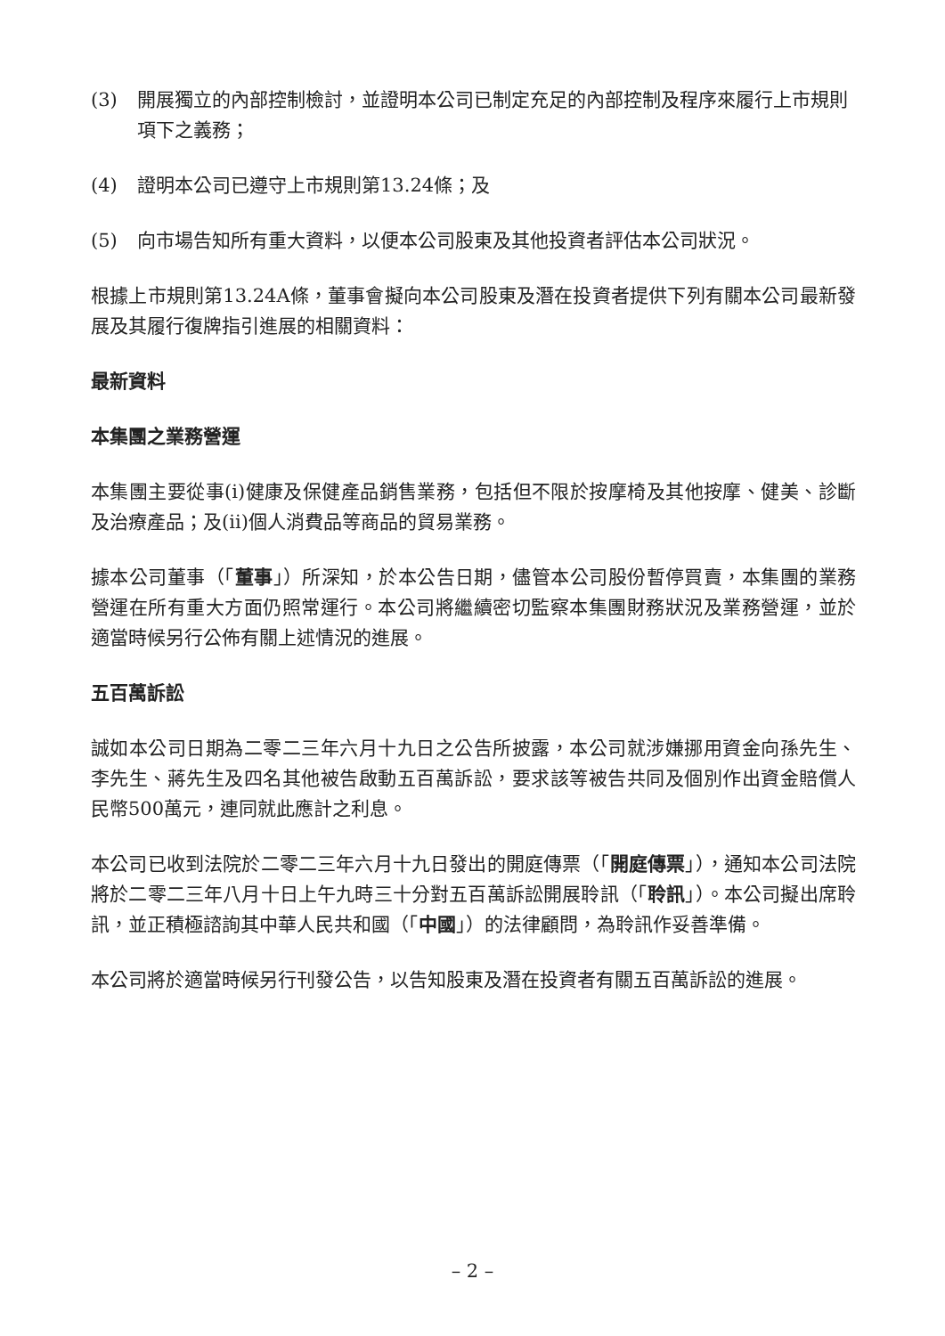(3) 開展獨立的內部控制檢討，並證明本公司已制定充足的內部控制及程序來履行上市規則項下之義務；
(4) 證明本公司已遵守上市規則第13.24條；及
(5) 向市場告知所有重大資料，以便本公司股東及其他投資者評估本公司狀況。
根據上市規則第13.24A條，董事會擬向本公司股東及潛在投資者提供下列有關本公司最新發展及其履行復牌指引進展的相關資料：
最新資料
本集團之業務營運
本集團主要從事(i)健康及保健產品銷售業務，包括但不限於按摩椅及其他按摩、健美、診斷及治療產品；及(ii)個人消費品等商品的貿易業務。
據本公司董事（「董事」）所深知，於本公告日期，儘管本公司股份暫停買賣，本集團的業務營運在所有重大方面仍照常運行。本公司將繼續密切監察本集團財務狀況及業務營運，並於適當時候另行公佈有關上述情況的進展。
五百萬訴訟
誠如本公司日期為二零二三年六月十九日之公告所披露，本公司就涉嫌挪用資金向孫先生、李先生、蔣先生及四名其他被告啟動五百萬訴訟，要求該等被告共同及個別作出資金賠償人民幣500萬元，連同就此應計之利息。
本公司已收到法院於二零二三年六月十九日發出的開庭傳票（「開庭傳票」），通知本公司法院將於二零二三年八月十日上午九時三十分對五百萬訴訟開展聆訊（「聆訊」）。本公司擬出席聆訊，並正積極諮詢其中華人民共和國（「中國」）的法律顧問，為聆訊作妥善準備。
本公司將於適當時候另行刊發公告，以告知股東及潛在投資者有關五百萬訴訟的進展。
– 2 –